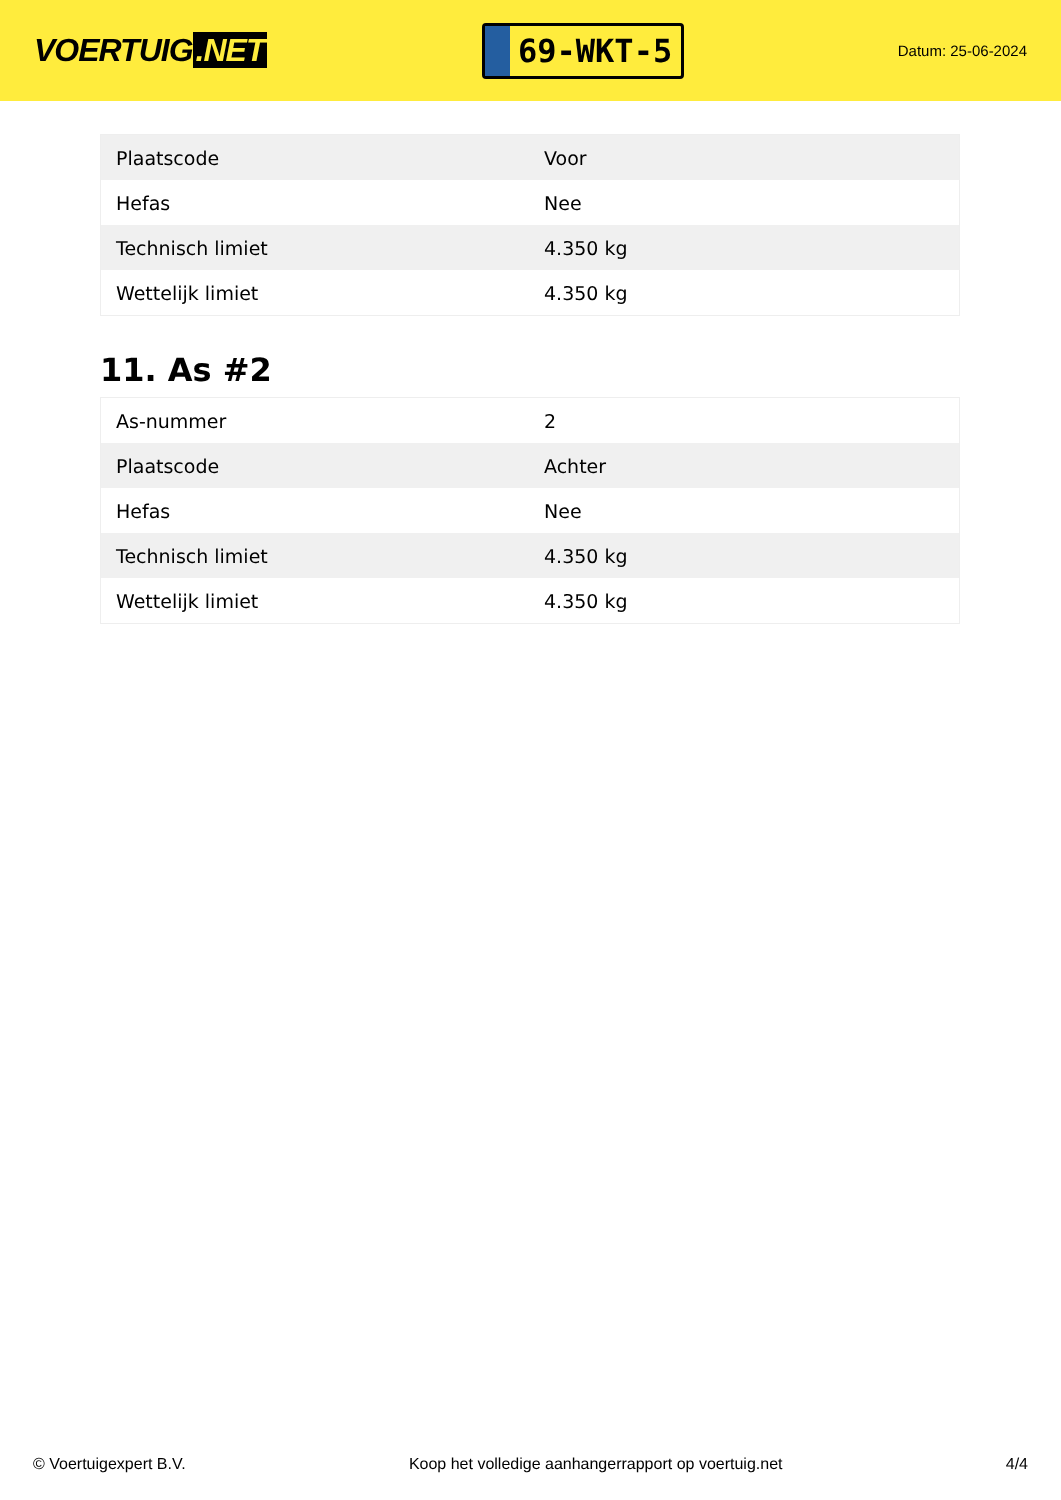VOERTUIG.NET
69-WKT-5
Datum: 25-06-2024
| Plaatscode | Voor |
| Hefas | Nee |
| Technisch limiet | 4.350 kg |
| Wettelijk limiet | 4.350 kg |
11. As #2
| As-nummer | 2 |
| Plaatscode | Achter |
| Hefas | Nee |
| Technisch limiet | 4.350 kg |
| Wettelijk limiet | 4.350 kg |
© Voertuigexpert B.V. Koop het volledige aanhangerrapport op voertuig.net 4/4